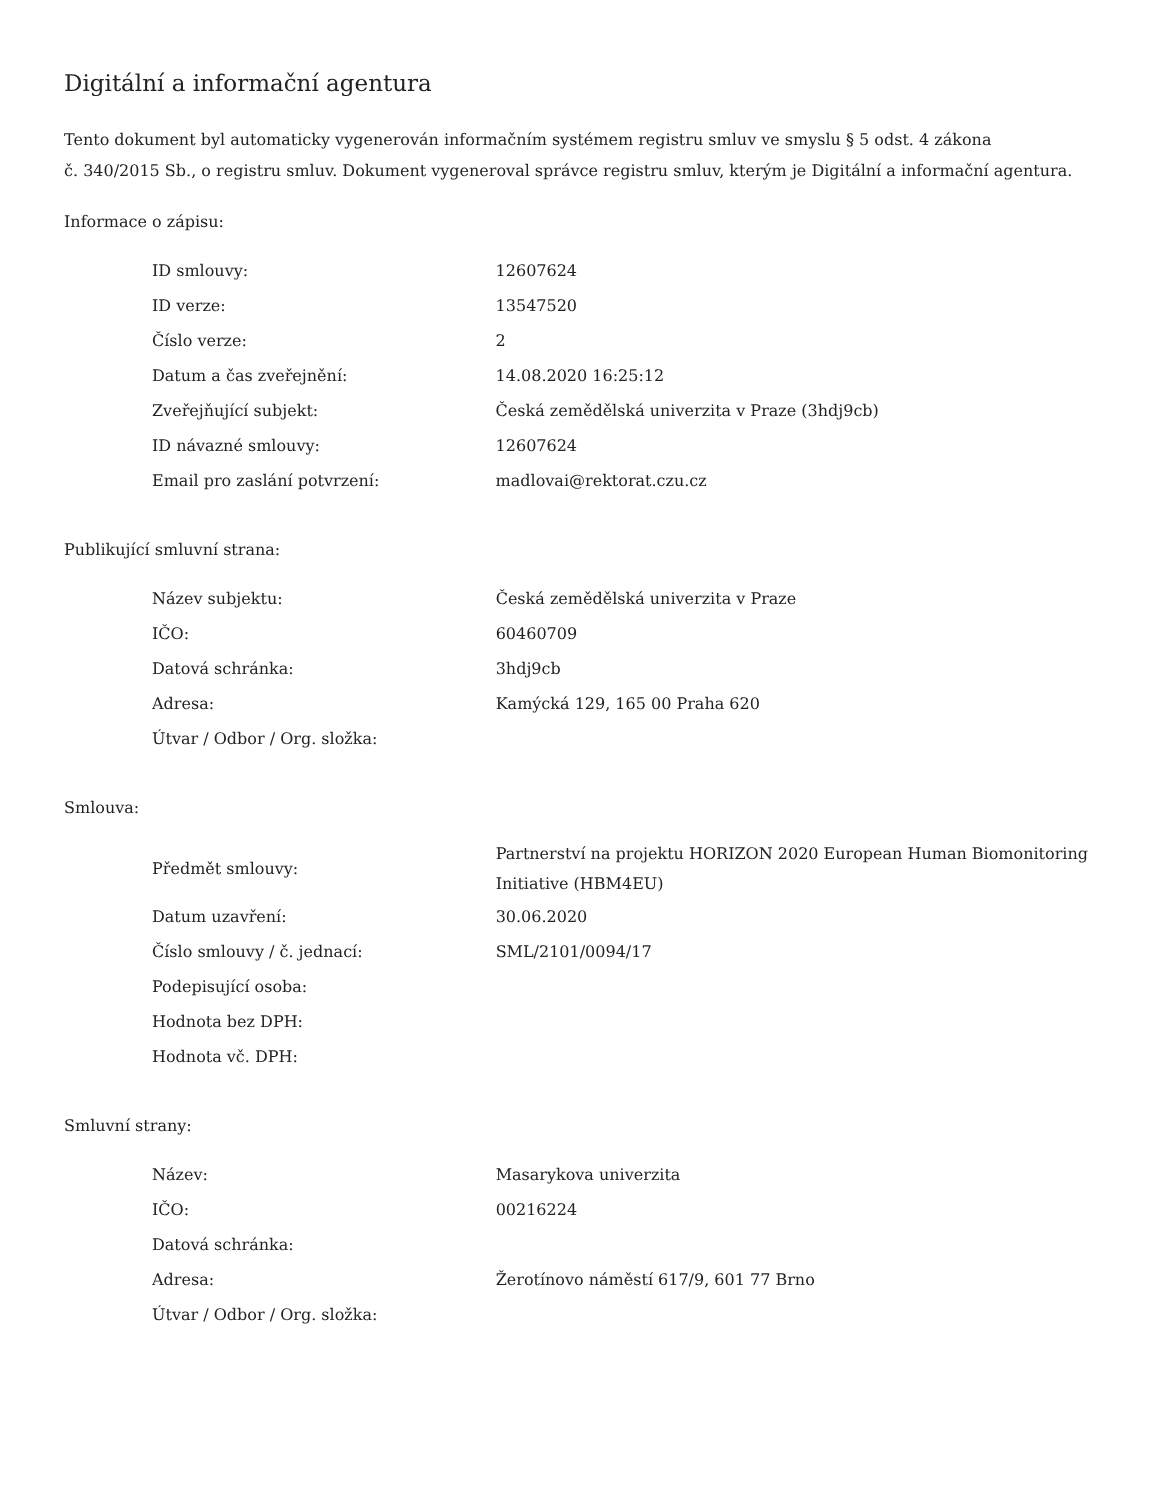Digitální a informační agentura
Tento dokument byl automaticky vygenerován informačním systémem registru smluv ve smyslu § 5 odst. 4 zákona
č. 340/2015 Sb., o registru smluv. Dokument vygeneroval správce registru smluv, kterým je Digitální a informační agentura.
Informace o zápisu:
| ID smlouvy: | 12607624 |
| ID verze: | 13547520 |
| Číslo verze: | 2 |
| Datum a čas zveřejnění: | 14.08.2020 16:25:12 |
| Zveřejňující subjekt: | Česká zemědělská univerzita v Praze (3hdj9cb) |
| ID návazné smlouvy: | 12607624 |
| Email pro zaslání potvrzení: | madlovai@rektorat.czu.cz |
Publikující smluvní strana:
| Název subjektu: | Česká zemědělská univerzita v Praze |
| IČO: | 60460709 |
| Datová schránka: | 3hdj9cb |
| Adresa: | Kamýcká 129, 165 00 Praha 620 |
| Útvar / Odbor / Org. složka: | |
Smlouva:
| Předmět smlouvy: | Partnerství na projektu HORIZON 2020 European Human Biomonitoring Initiative (HBM4EU) |
| Datum uzavření: | 30.06.2020 |
| Číslo smlouvy / č. jednací: | SML/2101/0094/17 |
| Podepisující osoba: | |
| Hodnota bez DPH: | |
| Hodnota vč. DPH: | |
Smluvní strany:
| Název: | Masarykova univerzita |
| IČO: | 00216224 |
| Datová schránka: | |
| Adresa: | Žerotínovo náměstí 617/9, 601 77 Brno |
| Útvar / Odbor / Org. složka: | |